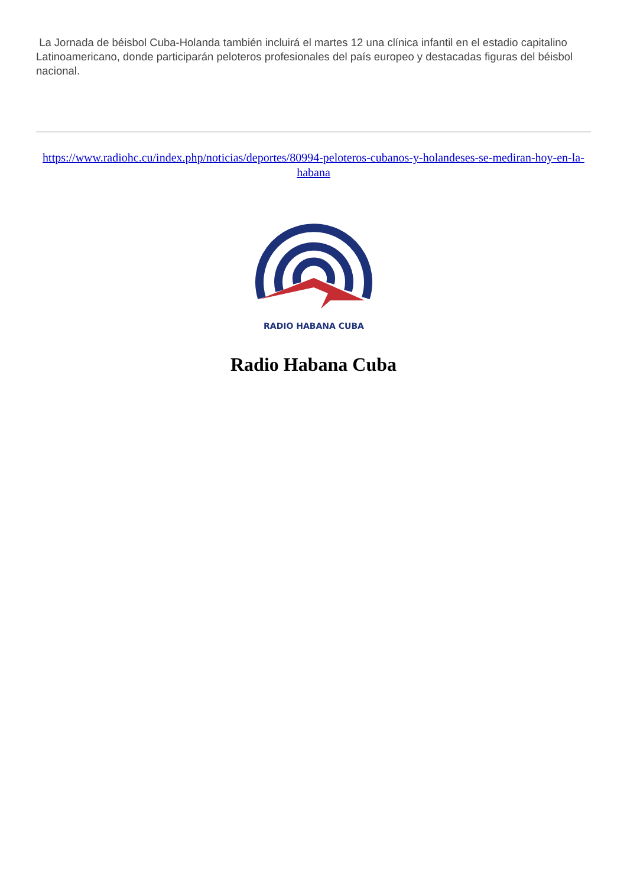La Jornada de béisbol Cuba-Holanda también incluirá el martes 12 una clínica infantil en el estadio capitalino Latinoamericano, donde participarán peloteros profesionales del país europeo y destacadas figuras del béisbol nacional.
https://www.radiohc.cu/index.php/noticias/deportes/80994-peloteros-cubanos-y-holandeses-se-mediran-hoy-en-la-habana
RADIO HABANA CUBA
Radio Habana Cuba